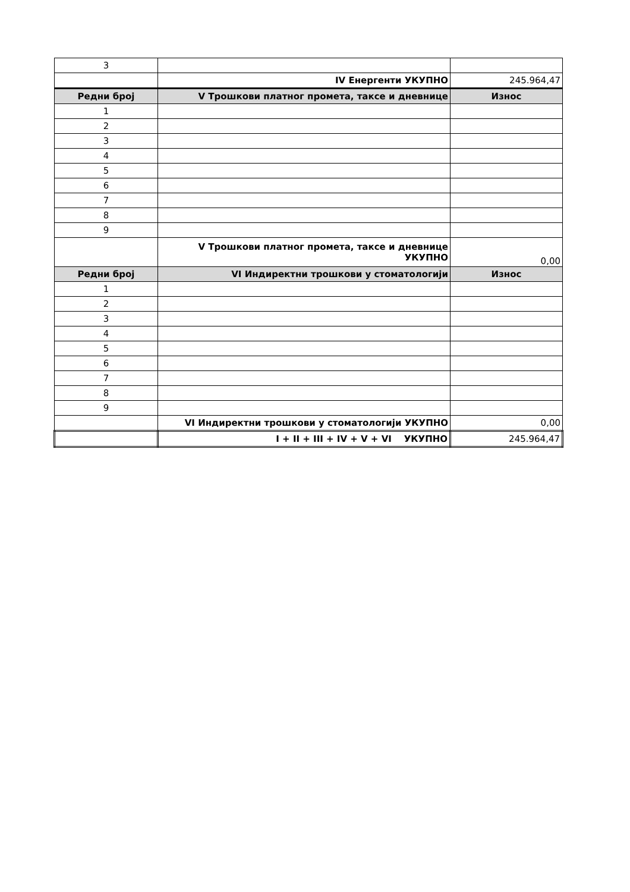| 3 | | |
| | IV Енергенти УКУПНО | 245.964,47 |
| Редни број | V Трошкови платног промета, таксе и дневнице | Износ |
| 1 | | |
| 2 | | |
| 3 | | |
| 4 | | |
| 5 | | |
| 6 | | |
| 7 | | |
| 8 | | |
| 9 | | |
| | V Трошкови платног промета, таксе и дневнице УКУПНО | 0,00 |
| Редни број | VI Индиректни трошкови у стоматологији | Износ |
| 1 | | |
| 2 | | |
| 3 | | |
| 4 | | |
| 5 | | |
| 6 | | |
| 7 | | |
| 8 | | |
| 9 | | |
| | VI Индиректни трошкови у стоматологији УКУПНО | 0,00 |
| | I + II + III + IV + V + VI УКУПНО | 245.964,47 |